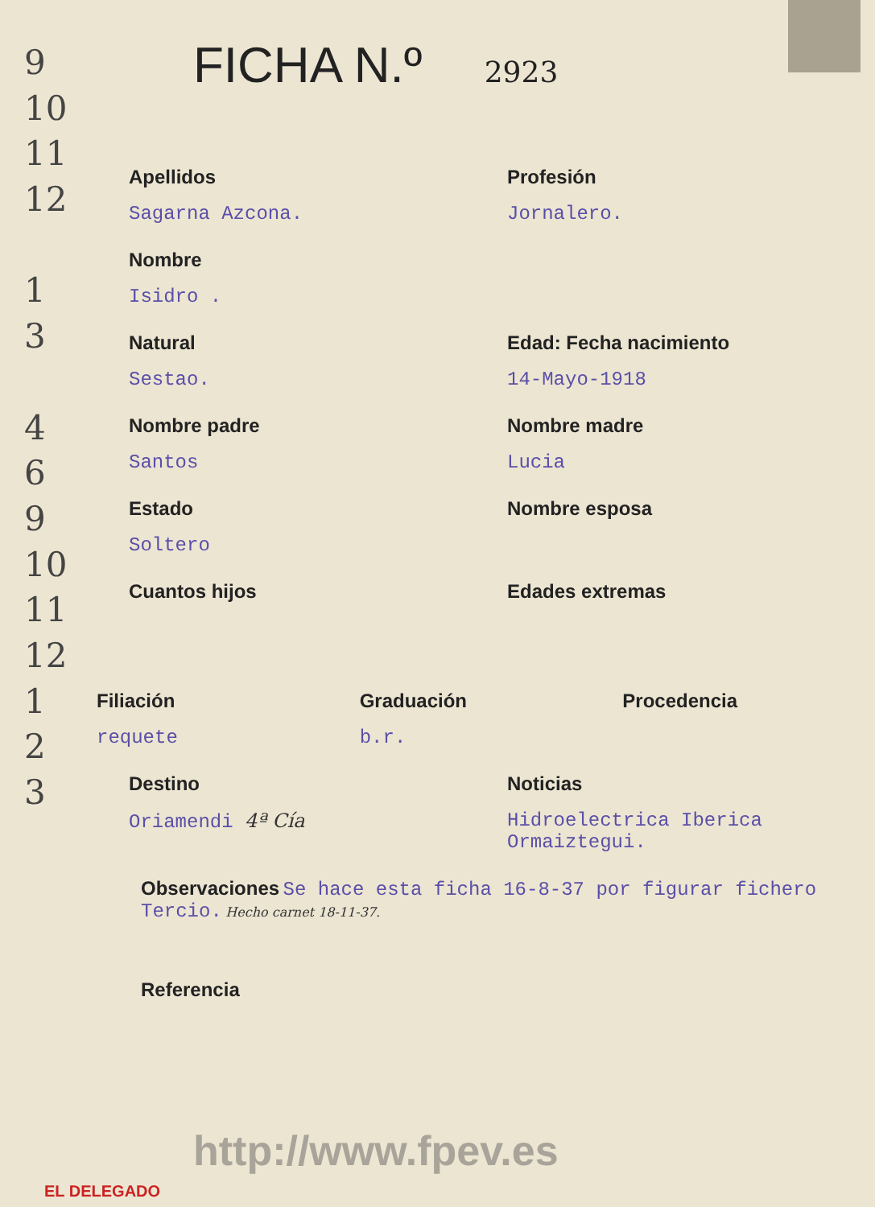9
10
11
12
1
3
4
6
9
10
11
12
1
2
3
FICHA N.º 2923
Apellidos
Sagarna Azcona.
Profesión
Jornalero.
Nombre
Isidro .
Natural
Sestao.
Edad: Fecha nacimiento
14-Mayo-1918
Nombre padre
Santos
Nombre madre
Lucia
Estado
Soltero
Nombre esposa
Cuantos hijos Edades extremas
Filiación
requete
Graduación
b.r.
Procedencia
Destino
Oriamendi 4ª Cía
Noticias
Hidroelectrica Iberica
Ormaiztegui.
Observaciones Se hace esta ficha 16-8-37 por figurar fichero Tercio. Hecho carnet 18-11-37.
Referencia
http://www.fpev.es
EL DELEGADO